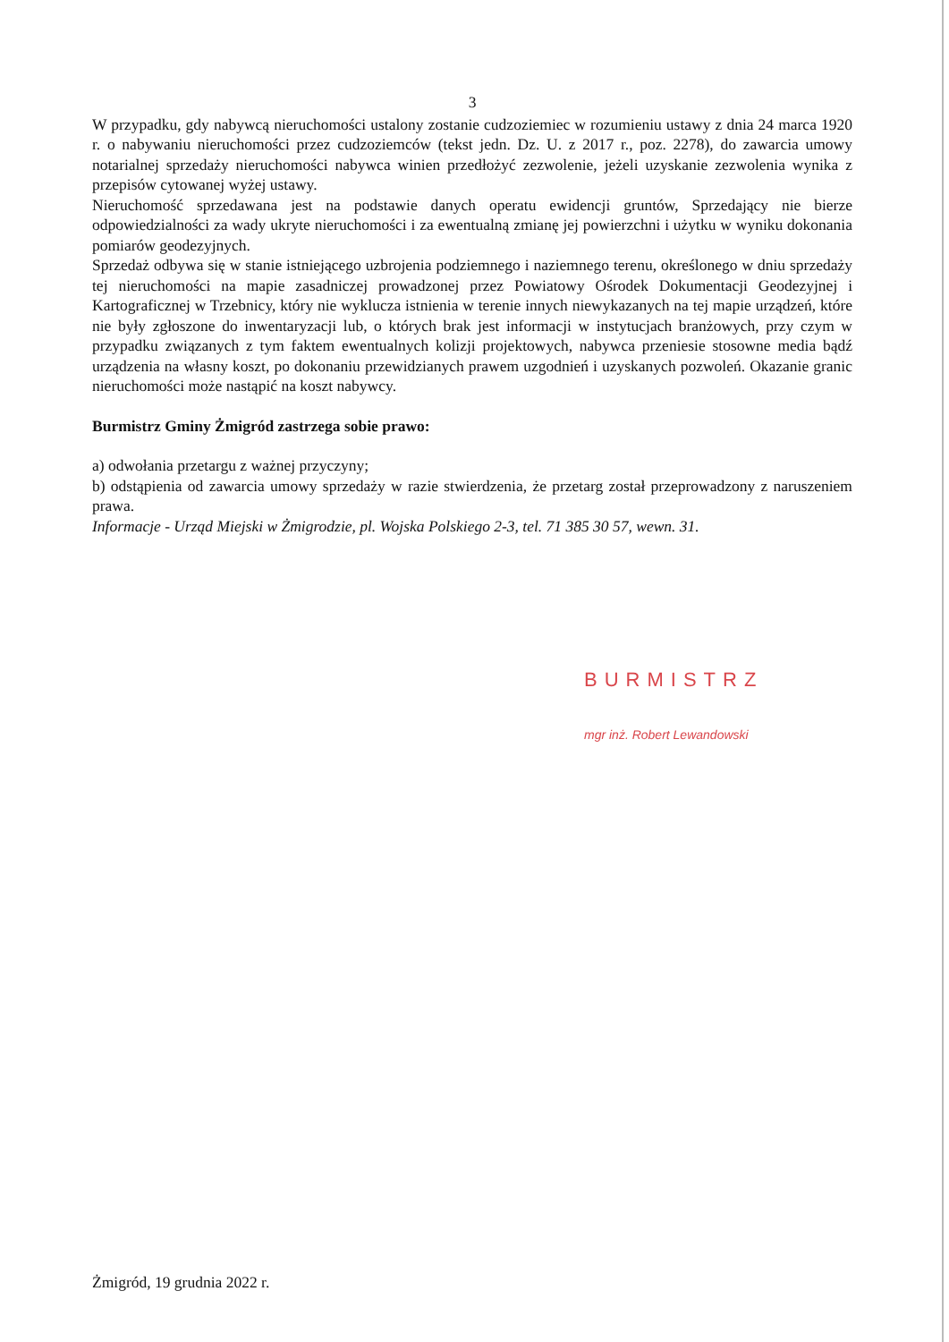3
W przypadku, gdy nabywcą nieruchomości ustalony zostanie cudzoziemiec w rozumieniu ustawy z dnia 24 marca 1920 r. o nabywaniu nieruchomości przez cudzoziemców (tekst jedn. Dz. U. z 2017 r., poz. 2278), do zawarcia umowy notarialnej sprzedaży nieruchomości nabywca winien przedłożyć zezwolenie, jeżeli uzyskanie zezwolenia wynika z przepisów cytowanej wyżej ustawy.
Nieruchomość sprzedawana jest na podstawie danych operatu ewidencji gruntów, Sprzedający nie bierze odpowiedzialności za wady ukryte nieruchomości i za ewentualną zmianę jej powierzchni i użytku w wyniku dokonania pomiarów geodezyjnych.
Sprzedaż odbywa się w stanie istniejącego uzbrojenia podziemnego i naziemnego terenu, określonego w dniu sprzedaży tej nieruchomości na mapie zasadniczej prowadzonej przez Powiatowy Ośrodek Dokumentacji Geodezyjnej i Kartograficznej w Trzebnicy, który nie wyklucza istnienia w terenie innych niewykazanych na tej mapie urządzeń, które nie były zgłoszone do inwentaryzacji lub, o których brak jest informacji w instytucjach branżowych, przy czym w przypadku związanych z tym faktem ewentualnych kolizji projektowych, nabywca przeniesie stosowne media bądź urządzenia na własny koszt, po dokonaniu przewidzianych prawem uzgodnień i uzyskanych pozwoleń. Okazanie granic nieruchomości może nastąpić na koszt nabywcy.
Burmistrz Gminy Żmigród zastrzega sobie prawo:
a) odwołania przetargu z ważnej przyczyny;
b) odstąpienia od zawarcia umowy sprzedaży w razie stwierdzenia, że przetarg został przeprowadzony z naruszeniem prawa.
Informacje - Urząd Miejski w Żmigrodzie, pl. Wojska Polskiego 2-3, tel. 71 385 30 57, wewn. 31.
BURMISTRZ
mgr inż. Robert Lewandowski
Żmigród, 19 grudnia 2022 r.